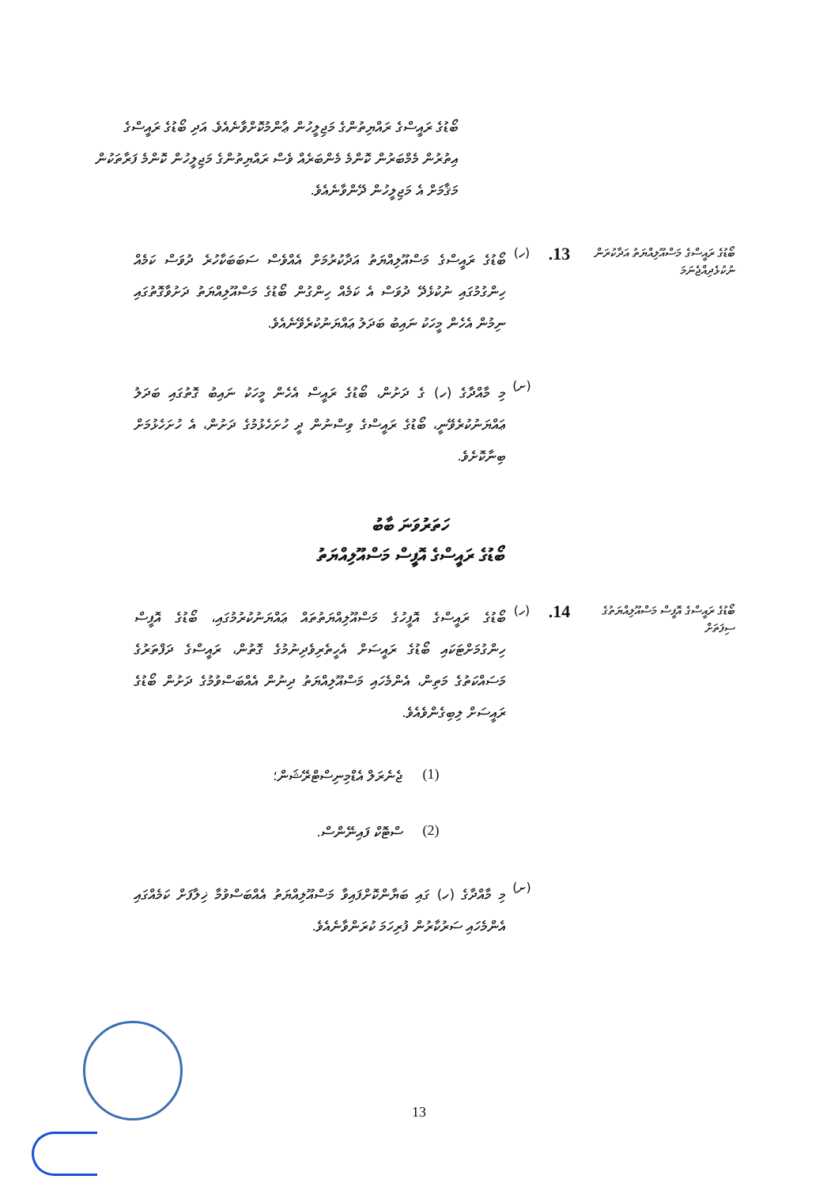ބޯޑުގެ ރައީސްގެ ރައްޔިތުންގެ މަޖިލީހުން ޢާންމުކޮށްވާނެއެވެ. އަދި ބޯޑުގެ ރައީސްގެ އިތުރުން މެމްބަރުން ކޮންމެ މެންބަރެއް ވެސް ރައްޔިތުންގެ މަޖިލީހުން ކޮންމެ ފަރާތަކުން މަޤާމަށް އެ މަޖިލީހުން ދޭންވާނެއެވެ.
ބޯޑުގެ ރައީސްގެ މަސްއޫލިއްޔަތު އަދާކުރަން ނުކުޅެދިއްޖެނަމަ
13.
(ހ)
ބޯޑުގެ ރައީސްގެ މަސްއޫލިއްޔަތު އަދާކުރުމަށް އެއްވެސް ސަބަބަކާހުރެ ދުވަސް ކަމެއް ހިންގުމުގައި ނުކުޅެދޭ ދުވަސް އެ ކަމެއް ހިންގުން ބޯޑުގެ މަސްއޫލިއްޔަތު ދަށުވާގޮތުގައި ނިމުން އެހެން މީހަކު ނައިބު ބަދަލު ޢައްޔަނުކުރެވޭނެއެވެ.
(ށ)
މި މާއްދާގެ (ހ) ގެ ދަށުން، ބޯޑުގެ ރައީސް އެހެން މީހަކު ނައިބު ގޮތުގައި ބަދަލު ޢައްޔަނުކުރެވޭނީ، ބޯޑުގެ ރައީސްގެ ވިސްނުން ދީ ހުށަހެޅުމުގެ ދަށުން، އެ ހުށަހެޅުމަށް ބިނާކޮށެވެ.
ހަތަރުވަނަ ބާބު
ބޯޑުގެ ރައީސްގެ އޮފީސް މަސްއޫލިއްޔަތު
ބޯޑުގެ ރައީސްގެ އޮފީސް މަސްއޫލިއްޔަތުގެ ސިފަތަށް
14.
(ހ)
ބޯޑުގެ ރައީސްގެ އޮފީހުގެ މަސްއޫލިއްޔަތުތައް ޢައްޔަނުކުރުމުގައި، ބޯޑުގެ އޮފީސް ހިންގުމަށްޓަކައި ބޯޑުގެ ރައީސަށް އެހީތެރިވެދިނުމުގެ ގޮތުން، ރައީސްގެ ދަފްތަރުގެ މަސައްކަތުގެ މަތިން، އެންމެހައި މަސްއޫލިއްޔަތު ދިނުން އެއްބަސްވުމުގެ ދަށުން ބޯޑުގެ ރައީސަށް ލިބިގެންވެއެވެ.
(1) ޖެނެރަލް އެޑްމިނިސްޓްރޭޝަން؛
(2) ސްޓޮކް ފައިނޭންސް.
(ށ)
މި މާއްދާގެ (ހ) ގައި ބަޔާންކޮށްފައިވާ މަސްއޫލިއްޔަތު އެއްބަސްވުމާ ޚިލާފަށް ކަމެއްގައި އެންމެހައި ސަރުކާރުން ފުރިހަމަ ކުރަންވާނެއެވެ.
13